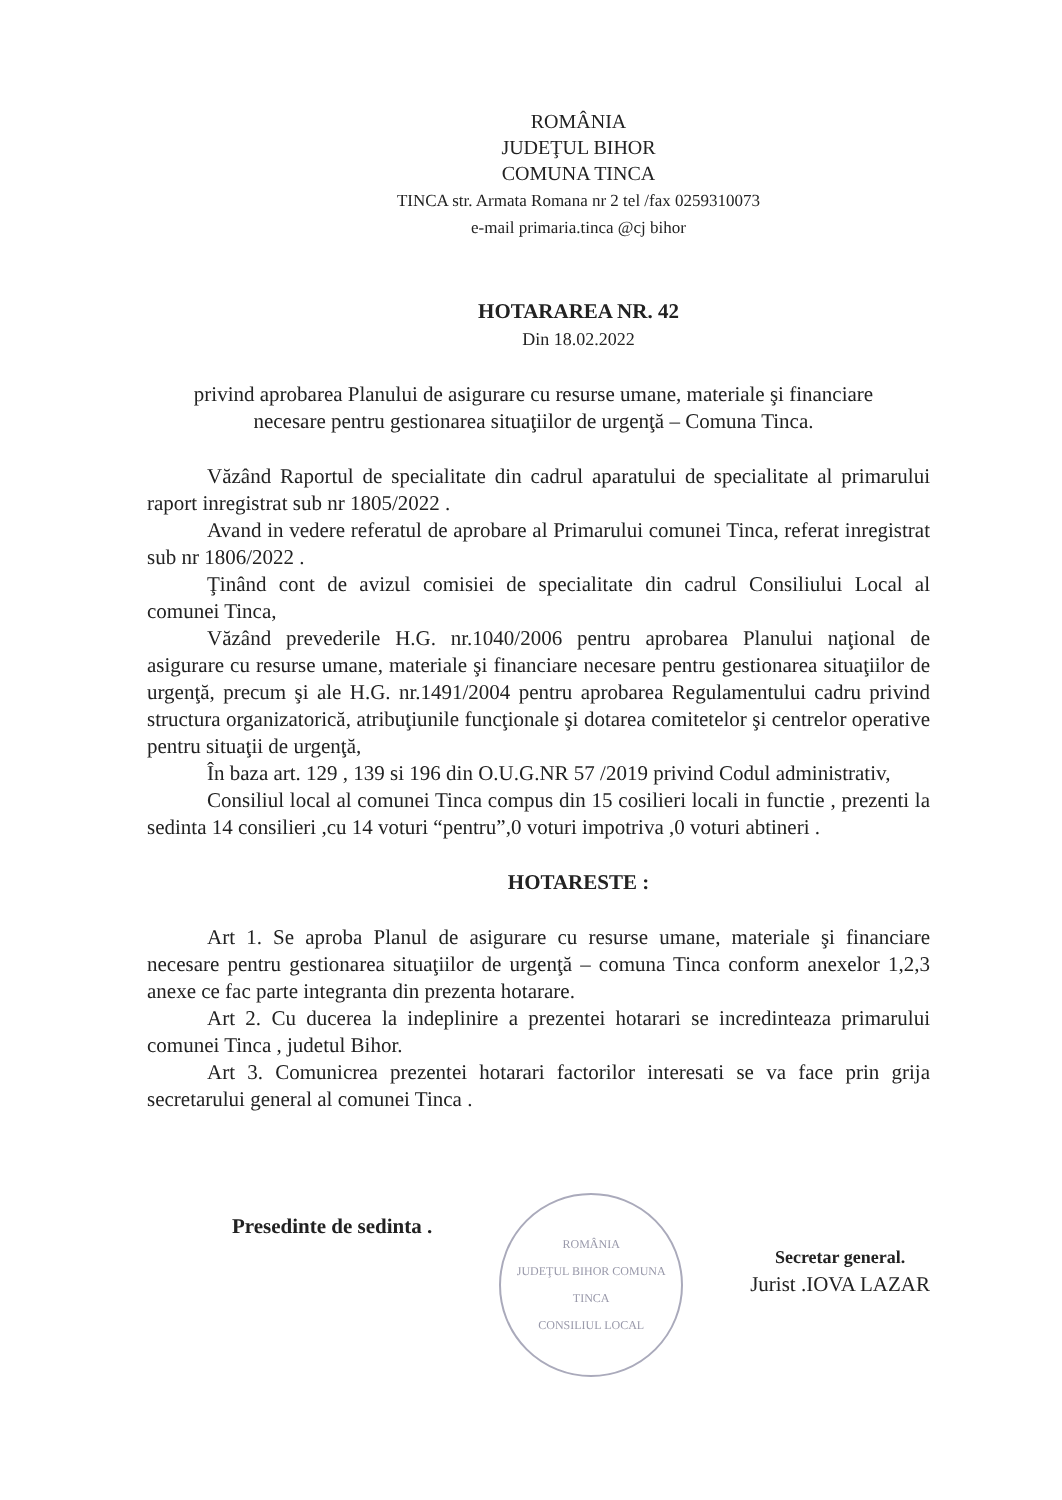ROMÂNIA
JUDEŢUL BIHOR
COMUNA TINCA
TINCA str. Armata Romana nr 2 tel /fax 0259310073
e-mail primaria.tinca @cj bihor
HOTARAREA NR. 42
Din 18.02.2022
privind aprobarea Planului de asigurare cu resurse umane, materiale şi financiare
necesare pentru gestionarea situaţiilor de urgenţă – Comuna Tinca.
Văzând Raportul de specialitate din cadrul aparatului de specialitate al primarului raport inregistrat sub nr 1805/2022 .
Avand in vedere referatul de aprobare al Primarului comunei Tinca, referat inregistrat sub nr 1806/2022 .
Ţinând cont de avizul comisiei de specialitate din cadrul Consiliului Local al comunei Tinca,
Văzând prevederile H.G. nr.1040/2006 pentru aprobarea Planului naţional de asigurare cu resurse umane, materiale şi financiare necesare pentru gestionarea situaţiilor de urgenţă, precum şi ale H.G. nr.1491/2004 pentru aprobarea Regulamentului cadru privind structura organizatorică, atribuţiunile funcţionale şi dotarea comitetelor şi centrelor operative pentru situaţii de urgenţă,
În baza art. 129 , 139 si 196 din O.U.G.NR 57 /2019 privind Codul administrativ,
Consiliul local al comunei Tinca compus din 15 cosilieri locali in functie , prezenti la sedinta 14 consilieri ,cu 14 voturi “pentru”,0 voturi impotriva ,0 voturi abtineri .
HOTARESTE :
Art 1. Se aproba Planul de asigurare cu resurse umane, materiale şi financiare necesare pentru gestionarea situaţiilor de urgenţă – comuna Tinca conform anexelor 1,2,3 anexe ce fac parte integranta din prezenta hotarare.
Art 2. Cu ducerea la indeplinire a prezentei hotarari se incredinteaza primarului comunei Tinca , judetul Bihor.
Art 3. Comunicrea prezentei hotarari factorilor interesati se va face prin grija secretarului general al comunei Tinca .
Presedinte de sedinta .
ROMÂNIA
JUDEŢUL BIHOR COMUNA TINCA
CONSILIUL LOCAL
Secretar general.
Jurist .IOVA LAZAR